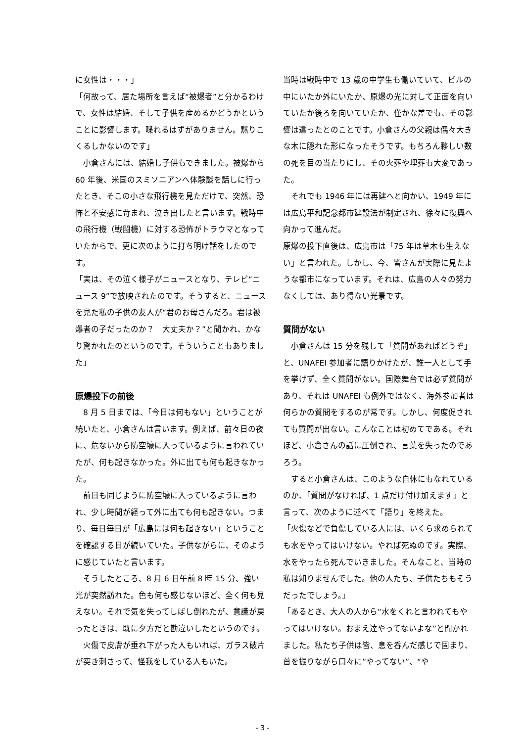に女性は・・・」
「何故って、居た場所を言えば“被爆者”と分かるわけで、女性は結婚、そして子供を産めるかどうかということに影響します。喋れるはずがありません。黙りこくるしかないのです」
　小倉さんには、結婚し子供もできました。被爆から 60 年後、米国のスミソニアンへ体験談を話しに行ったとき、そこの小さな飛行機を見ただけで、突然、恐怖と不安感に苛まれ、泣き出したと言います。戦時中の飛行機（戦闘機）に対する恐怖がトラウマとなっていたからで、更に次のように打ち明け話をしたのです。
「実は、その泣く様子がニュースとなり、テレビ“ニュース 9”で放映されたのです。そうすると、ニュースを見た私の子供の友人が“君のお母さんだろ。君は被爆者の子だったのか？　大丈夫か？”と聞かれ、かなり驚かれたのというのです。そういうこともありました」
原爆投下の前後
　8 月 5 日までは、「今日は何もない」ということが続いたと、小倉さんは言います。例えば、前々日の夜に、危ないから防空壕に入っているように言われていたが、何も起きなかった。外に出ても何も起きなかった。
　前日も同じように防空壕に入っているように言われ、少し時間が経って外に出ても何も起きない。つまり、毎日毎日が「広島には何も起きない」ということを確認する日が続いていた。子供ながらに、そのように感じていたと言います。
　そうしたところ、8 月 6 日午前 8 時 15 分、強い光が突然訪れた。色も何も感じないほど、全く何も見えない。それで気を失ってしばし倒れたが、意識が戻ったときは、既に夕方だと勘違いしたというのです。
　火傷で皮膚が垂れ下がった人もいれば、ガラス破片が突き刺さって、怪我をしている人もいた。
当時は戦時中で 13 歳の中学生も働いていて、ビルの中にいたか外にいたか、原爆の光に対して正面を向いていたか後ろを向いていたか、僅かな差でも、その影響は違ったとのことです。小倉さんの父親は偶々大きな木に隠れた形になったそうです。もちろん夥しい数の死を目の当たりにし、その火葬や埋葬も大変であった。
　それでも 1946 年には再建へと向かい、1949 年には広島平和記念都市建設法が制定され、徐々に復興へ向かって進んだ。
原爆の投下直後は、広島市は「75 年は草木も生えない」と言われた。しかし、今、皆さんが実際に見たような都市になっています。それは、広島の人々の努力なくしては、あり得ない光景です。
質問がない
　小倉さんは 15 分を残して「質問があればどうぞ」と、UNAFEI 参加者に語りかけたが、誰一人として手を挙げず、全く質問がない。国際舞台では必ず質問があり、それは UNAFEI も例外ではなく、海外参加者は何らかの質問をするのが常です。しかし、何度促されても質問が出ない。こんなことは初めてである。それほど、小倉さんの話に圧倒され、言葉を失ったのであろう。
　すると小倉さんは、このような自体にもなれているのか、「質問がなければ、1 点だけ付け加えます」と言って、次のように述べて「語り」を終えた。
「火傷などで負傷している人には、いくら求められても水をやってはいけない。やれば死ぬのです。実際、水をやったら死んでいきました。そんなこと、当時の私は知りませんでした。他の人たち、子供たちもそうだったでしょう。」
「あるとき、大人の人から“水をくれと言われてもやってはいけない。おまえ達やってないよな”と聞かれました。私たち子供は皆、息を呑んだ感じで固まり、首を振りながら口々に”やってない”、“や
- 3 -